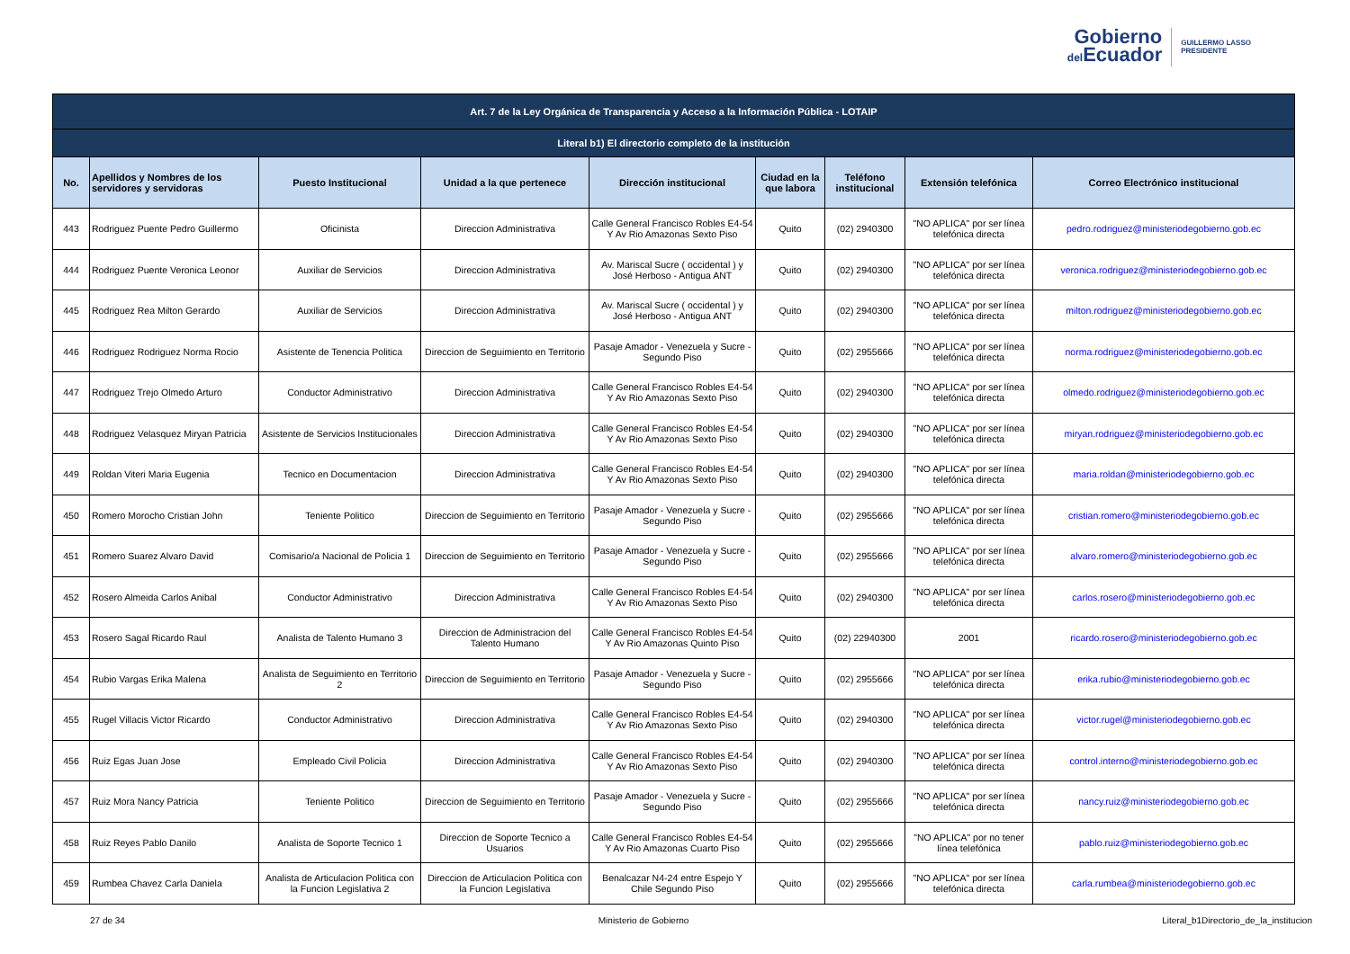Gobierno
del Ecuador
GUILLERMO LASSO
PRESIDENTE
| Art. 7 de la Ley Orgánica de Transparencia y Acceso a la Información Pública - LOTAIP | | | | | | | | |
| --- | --- | --- | --- | --- | --- | --- | --- | --- |
| Literal b1) El directorio completo de la institución | | | | | | | | |
| No. | Apellidos y Nombres de los servidores y servidoras | Puesto Institucional | Unidad a la que pertenece | Dirección institucional | Ciudad en la que labora | Teléfono institucional | Extensión telefónica | Correo Electrónico institucional |
| 443 | Rodriguez Puente Pedro Guillermo | Oficinista | Direccion Administrativa | Calle General Francisco Robles E4-54 Y Av Rio Amazonas Sexto Piso | Quito | (02) 2940300 | "NO APLICA" por ser línea telefónica directa | pedro.rodriguez@ministeriodegobierno.gob.ec |
| 444 | Rodriguez Puente Veronica Leonor | Auxiliar de Servicios | Direccion Administrativa | Av. Mariscal Sucre ( occidental ) y José Herboso - Antigua ANT | Quito | (02) 2940300 | "NO APLICA" por ser línea telefónica directa | veronica.rodriguez@ministeriodegobierno.gob.ec |
| 445 | Rodriguez Rea Milton Gerardo | Auxiliar de Servicios | Direccion Administrativa | Av. Mariscal Sucre ( occidental ) y José Herboso - Antigua ANT | Quito | (02) 2940300 | "NO APLICA" por ser línea telefónica directa | milton.rodriguez@ministeriodegobierno.gob.ec |
| 446 | Rodriguez Rodriguez Norma Rocio | Asistente de Tenencia Politica | Direccion de Seguimiento en Territorio | Pasaje Amador - Venezuela y Sucre - Segundo Piso | Quito | (02) 2955666 | "NO APLICA" por ser línea telefónica directa | norma.rodriguez@ministeriodegobierno.gob.ec |
| 447 | Rodriguez Trejo Olmedo Arturo | Conductor Administrativo | Direccion Administrativa | Calle General Francisco Robles E4-54 Y Av Rio Amazonas Sexto Piso | Quito | (02) 2940300 | "NO APLICA" por ser línea telefónica directa | olmedo.rodriguez@ministeriodegobierno.gob.ec |
| 448 | Rodriguez Velasquez Miryan Patricia | Asistente de Servicios Institucionales | Direccion Administrativa | Calle General Francisco Robles E4-54 Y Av Rio Amazonas Sexto Piso | Quito | (02) 2940300 | "NO APLICA" por ser línea telefónica directa | miryan.rodriguez@ministeriodegobierno.gob.ec |
| 449 | Roldan Viteri Maria Eugenia | Tecnico en Documentacion | Direccion Administrativa | Calle General Francisco Robles E4-54 Y Av Rio Amazonas Sexto Piso | Quito | (02) 2940300 | "NO APLICA" por ser línea telefónica directa | maria.roldan@ministeriodegobierno.gob.ec |
| 450 | Romero Morocho Cristian John | Teniente Politico | Direccion de Seguimiento en Territorio | Pasaje Amador - Venezuela y Sucre - Segundo Piso | Quito | (02) 2955666 | "NO APLICA" por ser línea telefónica directa | cristian.romero@ministeriodegobierno.gob.ec |
| 451 | Romero Suarez Alvaro David | Comisario/a Nacional de Policia 1 | Direccion de Seguimiento en Territorio | Pasaje Amador - Venezuela y Sucre - Segundo Piso | Quito | (02) 2955666 | "NO APLICA" por ser línea telefónica directa | alvaro.romero@ministeriodegobierno.gob.ec |
| 452 | Rosero Almeida Carlos Anibal | Conductor Administrativo | Direccion Administrativa | Calle General Francisco Robles E4-54 Y Av Rio Amazonas Sexto Piso | Quito | (02) 2940300 | "NO APLICA" por ser línea telefónica directa | carlos.rosero@ministeriodegobierno.gob.ec |
| 453 | Rosero Sagal Ricardo Raul | Analista de Talento Humano 3 | Direccion de Administracion del Talento Humano | Calle General Francisco Robles E4-54 Y Av Rio Amazonas Quinto Piso | Quito | (02) 22940300 | 2001 | ricardo.rosero@ministeriodegobierno.gob.ec |
| 454 | Rubio Vargas Erika Malena | Analista de Seguimiento en Territorio 2 | Direccion de Seguimiento en Territorio | Pasaje Amador - Venezuela y Sucre - Segundo Piso | Quito | (02) 2955666 | "NO APLICA" por ser línea telefónica directa | erika.rubio@ministeriodegobierno.gob.ec |
| 455 | Rugel Villacis Victor Ricardo | Conductor Administrativo | Direccion Administrativa | Calle General Francisco Robles E4-54 Y Av Rio Amazonas Sexto Piso | Quito | (02) 2940300 | "NO APLICA" por ser línea telefónica directa | victor.rugel@ministeriodegobierno.gob.ec |
| 456 | Ruiz Egas Juan Jose | Empleado Civil Policia | Direccion Administrativa | Calle General Francisco Robles E4-54 Y Av Rio Amazonas Sexto Piso | Quito | (02) 2940300 | "NO APLICA" por ser línea telefónica directa | control.interno@ministeriodegobierno.gob.ec |
| 457 | Ruiz Mora Nancy Patricia | Teniente Politico | Direccion de Seguimiento en Territorio | Pasaje Amador - Venezuela y Sucre - Segundo Piso | Quito | (02) 2955666 | "NO APLICA" por ser línea telefónica directa | nancy.ruiz@ministeriodegobierno.gob.ec |
| 458 | Ruiz Reyes Pablo Danilo | Analista de Soporte Tecnico 1 | Direccion de Soporte Tecnico a Usuarios | Calle General Francisco Robles E4-54 Y Av Rio Amazonas Cuarto Piso | Quito | (02) 2955666 | "NO APLICA" por no tener línea telefónica | pablo.ruiz@ministeriodegobierno.gob.ec |
| 459 | Rumbea Chavez Carla Daniela | Analista de Articulacion Politica con la Funcion Legislativa 2 | Direccion de Articulacion Politica con la Funcion Legislativa | Benalcazar N4-24 entre Espejo Y Chile Segundo Piso | Quito | (02) 2955666 | "NO APLICA" por ser línea telefónica directa | carla.rumbea@ministeriodegobierno.gob.ec |
27 de 34 Ministerio de Gobierno Literal_b1Directorio_de_la_institucion